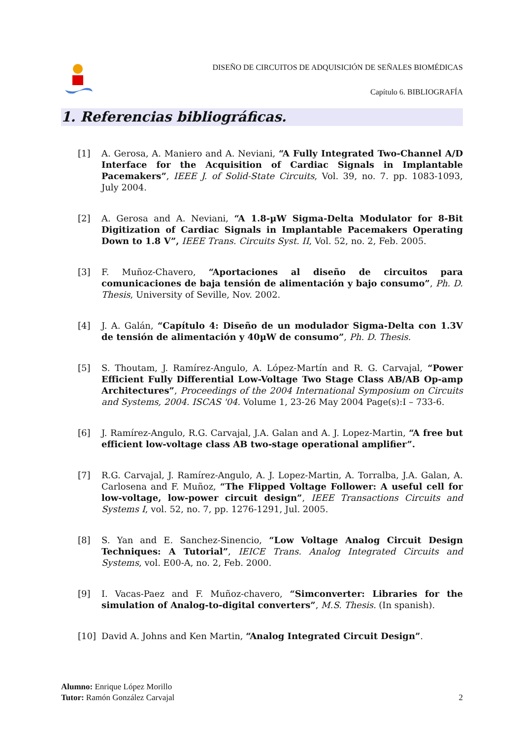DISEÑO DE CIRCUITOS DE ADQUISICIÓN DE SEÑALES BIOMÉDICAS
Capítulo 6. BIBLIOGRAFÍA
1. Referencias bibliográficas.
[1] A. Gerosa, A. Maniero and A. Neviani, “A Fully Integrated Two-Channel A/D Interface for the Acquisition of Cardiac Signals in Implantable Pacemakers”, IEEE J. of Solid-State Circuits, Vol. 39, no. 7. pp. 1083-1093, July 2004.
[2] A. Gerosa and A. Neviani, “A 1.8-µW Sigma-Delta Modulator for 8-Bit Digitization of Cardiac Signals in Implantable Pacemakers Operating Down to 1.8 V”, IEEE Trans. Circuits Syst. II, Vol. 52, no. 2, Feb. 2005.
[3] F. Muñoz-Chavero, “Aportaciones al diseño de circuitos para comunicaciones de baja tensión de alimentación y bajo consumo”, Ph. D. Thesis, University of Seville, Nov. 2002.
[4] J. A. Galán, “Capítulo 4: Diseño de un modulador Sigma-Delta con 1.3V de tensión de alimentación y 40µW de consumo”, Ph. D. Thesis.
[5] S. Thoutam, J. Ramírez-Angulo, A. López-Martín and R. G. Carvajal, “Power Efficient Fully Differential Low-Voltage Two Stage Class AB/AB Op-amp Architectures”, Proceedings of the 2004 International Symposium on Circuits and Systems, 2004. ISCAS '04. Volume 1, 23-26 May 2004 Page(s):I – 733-6.
[6] J. Ramírez-Angulo, R.G. Carvajal, J.A. Galan and A. J. Lopez-Martin, “A free but efficient low-voltage class AB two-stage operational amplifier”.
[7] R.G. Carvajal, J. Ramírez-Angulo, A. J. Lopez-Martin, A. Torralba, J.A. Galan, A. Carlosena and F. Muñoz, “The Flipped Voltage Follower: A useful cell for low-voltage, low-power circuit design”, IEEE Transactions Circuits and Systems I, vol. 52, no. 7, pp. 1276-1291, Jul. 2005.
[8] S. Yan and E. Sanchez-Sinencio, “Low Voltage Analog Circuit Design Techniques: A Tutorial”, IEICE Trans. Analog Integrated Circuits and Systems, vol. E00-A, no. 2, Feb. 2000.
[9] I. Vacas-Paez and F. Muñoz-chavero, “Simconverter: Libraries for the simulation of Analog-to-digital converters”, M.S. Thesis. (In spanish).
[10] David A. Johns and Ken Martin, “Analog Integrated Circuit Design”.
Alumno: Enrique López Morillo
Tutor: Ramón González Carvajal
2